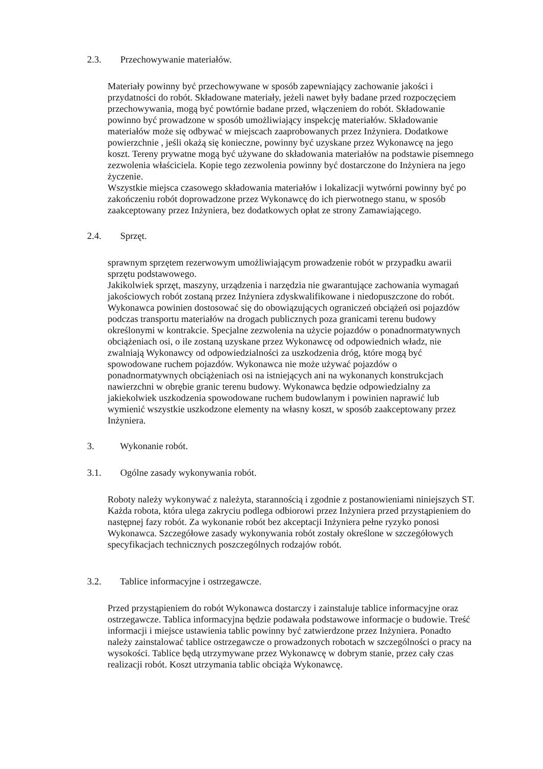2.3. Przechowywanie materiałów.
Materiały powinny być przechowywane w sposób zapewniający zachowanie jakości i przydatności do robót. Składowane materiały, jeżeli nawet były badane przed rozpoczęciem przechowywania, mogą być powtórnie badane przed, włączeniem do robót. Składowanie powinno być prowadzone w sposób umożliwiający inspekcję materiałów. Składowanie materiałów może się odbywać w miejscach zaaprobowanych przez Inżyniera. Dodatkowe powierzchnie , jeśli okażą się konieczne, powinny być uzyskane przez Wykonawcę na jego koszt. Tereny prywatne mogą być używane do składowania materiałów na podstawie pisemnego zezwolenia właściciela. Kopie tego zezwolenia powinny być dostarczone do Inżyniera na jego życzenie.
Wszystkie miejsca czasowego składowania materiałów i lokalizacji wytwórni powinny być po zakończeniu robót doprowadzone przez Wykonawcę do ich pierwotnego stanu, w sposób zaakceptowany przez Inżyniera, bez dodatkowych opłat ze strony Zamawiającego.
2.4. Sprzęt.
sprawnym sprzętem rezerwowym umożliwiającym prowadzenie robót w przypadku awarii sprzętu podstawowego.
Jakikolwiek sprzęt, maszyny, urządzenia i narzędzia nie gwarantujące zachowania wymagań jakościowych robót zostaną przez Inżyniera zdyskwalifikowane i niedopuszczone do robót. Wykonawca powinien dostosować się do obowiązujących ograniczeń obciążeń osi pojazdów podczas transportu materiałów na drogach publicznych poza granicami terenu budowy określonymi w kontrakcie. Specjalne zezwolenia na użycie pojazdów o ponadnormatywnych obciążeniach osi, o ile zostaną uzyskane przez Wykonawcę od odpowiednich władz, nie zwalniają Wykonawcy od odpowiedzialności za uszkodzenia dróg, które mogą być spowodowane ruchem pojazdów. Wykonawca nie może używać pojazdów o ponadnormatywnych obciążeniach osi na istniejących ani na wykonanych konstrukcjach nawierzchni w obrębie granic terenu budowy. Wykonawca będzie odpowiedzialny za jakiekolwiek uszkodzenia spowodowane ruchem budowlanym i powinien naprawić lub wymienić wszystkie uszkodzone elementy na własny koszt, w sposób zaakceptowany przez Inżyniera.
3. Wykonanie robót.
3.1. Ogólne zasady wykonywania robót.
Roboty należy wykonywać z należyta, starannością i zgodnie z postanowieniami niniejszych ST. Każda robota, która ulega zakryciu podlega odbiorowi przez Inżyniera przed przystąpieniem do następnej fazy robót. Za wykonanie robót bez akceptacji Inżyniera pełne ryzyko ponosi Wykonawca. Szczegółowe zasady wykonywania robót zostały określone w szczegółowych specyfikacjach technicznych poszczególnych rodzajów robót.
3.2. Tablice informacyjne i ostrzegawcze.
Przed przystąpieniem do robót Wykonawca dostarczy i zainstaluje tablice informacyjne oraz ostrzegawcze. Tablica informacyjna będzie podawała podstawowe informacje o budowie. Treść informacji i miejsce ustawienia tablic powinny być zatwierdzone przez Inżyniera. Ponadto należy zainstalować tablice ostrzegawcze o prowadzonych robotach w szczególności o pracy na wysokości. Tablice będą utrzymywane przez Wykonawcę w dobrym stanie, przez cały czas realizacji robót. Koszt utrzymania tablic obciąża Wykonawcę.